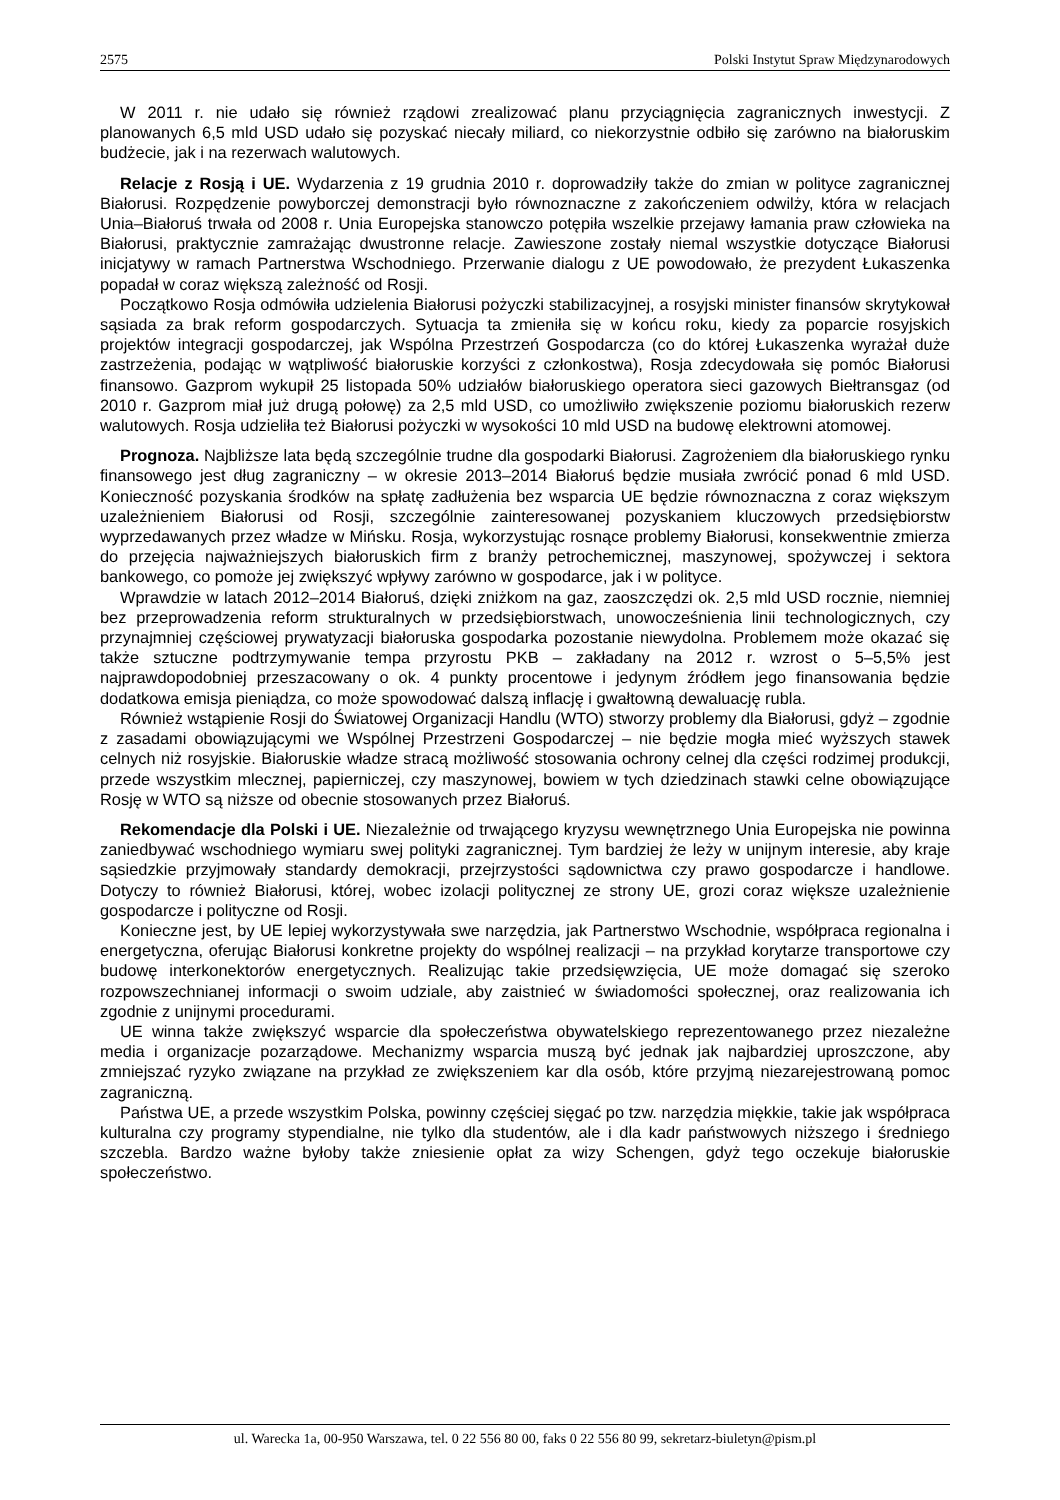2575 Polski Instytut Spraw Międzynarodowych
W 2011 r. nie udało się również rządowi zrealizować planu przyciągnięcia zagranicznych inwestycji. Z planowanych 6,5 mld USD udało się pozyskać niecały miliard, co niekorzystnie odbiło się zarówno na białoruskim budżecie, jak i na rezerwach walutowych.
Relacje z Rosją i UE. Wydarzenia z 19 grudnia 2010 r. doprowadziły także do zmian w polityce zagranicznej Białorusi. Rozpędzenie powyborczej demonstracji było równoznaczne z zakończeniem odwilży, która w relacjach Unia–Białoruś trwała od 2008 r. Unia Europejska stanowczo potępiła wszelkie przejawy łamania praw człowieka na Białorusi, praktycznie zamrażając dwustronne relacje. Zawieszone zostały niemal wszystkie dotyczące Białorusi inicjatywy w ramach Partnerstwa Wschodniego. Przerwanie dialogu z UE powodowało, że prezydent Łukaszenka popadał w coraz większą zależność od Rosji.
Początkowo Rosja odmówiła udzielenia Białorusi pożyczki stabilizacyjnej, a rosyjski minister finansów skrytykował sąsiada za brak reform gospodarczych. Sytuacja ta zmieniła się w końcu roku, kiedy za poparcie rosyjskich projektów integracji gospodarczej, jak Wspólna Przestrzeń Gospodarcza (co do której Łukaszenka wyrażał duże zastrzeżenia, podając w wątpliwość białoruskie korzyści z członkostwa), Rosja zdecydowała się pomóc Białorusi finansowo. Gazprom wykupił 25 listopada 50% udziałów białoruskiego operatora sieci gazowych Biełtransgaz (od 2010 r. Gazprom miał już drugą połowę) za 2,5 mld USD, co umożliwiło zwiększenie poziomu białoruskich rezerw walutowych. Rosja udzieliła też Białorusi pożyczki w wysokości 10 mld USD na budowę elektrowni atomowej.
Prognoza. Najbliższe lata będą szczególnie trudne dla gospodarki Białorusi. Zagrożeniem dla białoruskiego rynku finansowego jest dług zagraniczny – w okresie 2013–2014 Białoruś będzie musiała zwrócić ponad 6 mld USD. Konieczność pozyskania środków na spłatę zadłużenia bez wsparcia UE będzie równoznaczna z coraz większym uzależnieniem Białorusi od Rosji, szczególnie zainteresowanej pozyskaniem kluczowych przedsiębiorstw wyprzedawanych przez władze w Mińsku. Rosja, wykorzystując rosnące problemy Białorusi, konsekwentnie zmierza do przejęcia najważniejszych białoruskich firm z branży petrochemicznej, maszynowej, spożywczej i sektora bankowego, co pomoże jej zwiększyć wpływy zarówno w gospodarce, jak i w polityce.
Wprawdzie w latach 2012–2014 Białoruś, dzięki zniżkom na gaz, zaoszczędzi ok. 2,5 mld USD rocznie, niemniej bez przeprowadzenia reform strukturalnych w przedsiębiorstwach, unowocześnienia linii technologicznych, czy przynajmniej częściowej prywatyzacji białoruska gospodarka pozostanie niewydolna. Problemem może okazać się także sztuczne podtrzymywanie tempa przyrostu PKB – zakładany na 2012 r. wzrost o 5–5,5% jest najprawdopodobniej przeszacowany o ok. 4 punkty procentowe i jedynym źródłem jego finansowania będzie dodatkowa emisja pieniądza, co może spowodować dalszą inflację i gwałtowną dewaluację rubla.
Również wstąpienie Rosji do Światowej Organizacji Handlu (WTO) stworzy problemy dla Białorusi, gdyż – zgodnie z zasadami obowiązującymi we Wspólnej Przestrzeni Gospodarczej – nie będzie mogła mieć wyższych stawek celnych niż rosyjskie. Białoruskie władze stracą możliwość stosowania ochrony celnej dla części rodzimej produkcji, przede wszystkim mlecznej, papierniczej, czy maszynowej, bowiem w tych dziedzinach stawki celne obowiązujące Rosję w WTO są niższe od obecnie stosowanych przez Białoruś.
Rekomendacje dla Polski i UE. Niezależnie od trwającego kryzysu wewnętrznego Unia Europejska nie powinna zaniedbywać wschodniego wymiaru swej polityki zagranicznej. Tym bardziej że leży w unijnym interesie, aby kraje sąsiedzkie przyjmowały standardy demokracji, przejrzystości sądownictwa czy prawo gospodarcze i handlowe. Dotyczy to również Białorusi, której, wobec izolacji politycznej ze strony UE, grozi coraz większe uzależnienie gospodarcze i polityczne od Rosji.
Konieczne jest, by UE lepiej wykorzystywała swe narzędzia, jak Partnerstwo Wschodnie, współpraca regionalna i energetyczna, oferując Białorusi konkretne projekty do wspólnej realizacji – na przykład korytarze transportowe czy budowę interkonektorów energetycznych. Realizując takie przedsięwzięcia, UE może domagać się szeroko rozpowszechnianej informacji o swoim udziale, aby zaistnieć w świadomości społecznej, oraz realizowania ich zgodnie z unijnymi procedurami.
UE winna także zwiększyć wsparcie dla społeczeństwa obywatelskiego reprezentowanego przez niezależne media i organizacje pozarządowe. Mechanizmy wsparcia muszą być jednak jak najbardziej uproszczone, aby zmniejszać ryzyko związane na przykład ze zwiększeniem kar dla osób, które przyjmą niezarejestrowaną pomoc zagraniczną.
Państwa UE, a przede wszystkim Polska, powinny częściej sięgać po tzw. narzędzia miękkie, takie jak współpraca kulturalna czy programy stypendialne, nie tylko dla studentów, ale i dla kadr państwowych niższego i średniego szczebla. Bardzo ważne byłoby także zniesienie opłat za wizy Schengen, gdyż tego oczekuje białoruskie społeczeństwo.
ul. Warecka 1a, 00-950 Warszawa, tel. 0 22 556 80 00, faks 0 22 556 80 99, sekretarz-biuletyn@pism.pl